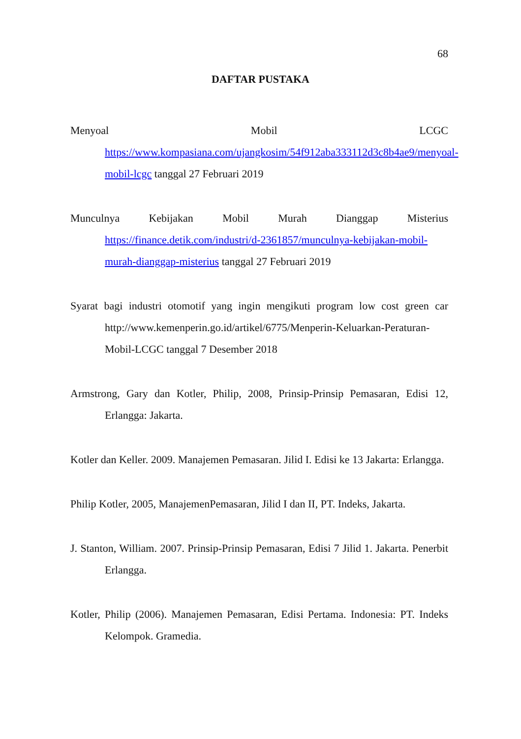68
DAFTAR PUSTAKA
Menyoal Mobil LCGC https://www.kompasiana.com/ujangkosim/54f912aba333112d3c8b4ae9/menyoal-mobil-lcgc tanggal 27 Februari 2019
Munculnya Kebijakan Mobil Murah Dianggap Misterius https://finance.detik.com/industri/d-2361857/munculnya-kebijakan-mobil-murah-dianggap-misterius tanggal 27 Februari 2019
Syarat bagi industri otomotif yang ingin mengikuti program low cost green car http://www.kemenperin.go.id/artikel/6775/Menperin-Keluarkan-Peraturan-Mobil-LCGC tanggal 7 Desember 2018
Armstrong, Gary dan Kotler, Philip, 2008, Prinsip-Prinsip Pemasaran, Edisi 12, Erlangga: Jakarta.
Kotler dan Keller. 2009. Manajemen Pemasaran. Jilid I. Edisi ke 13 Jakarta: Erlangga.
Philip Kotler, 2005, ManajemenPemasaran, Jilid I dan II, PT. Indeks, Jakarta.
J. Stanton, William. 2007. Prinsip-Prinsip Pemasaran, Edisi 7 Jilid 1. Jakarta. Penerbit Erlangga.
Kotler, Philip (2006). Manajemen Pemasaran, Edisi Pertama. Indonesia: PT. Indeks Kelompok. Gramedia.